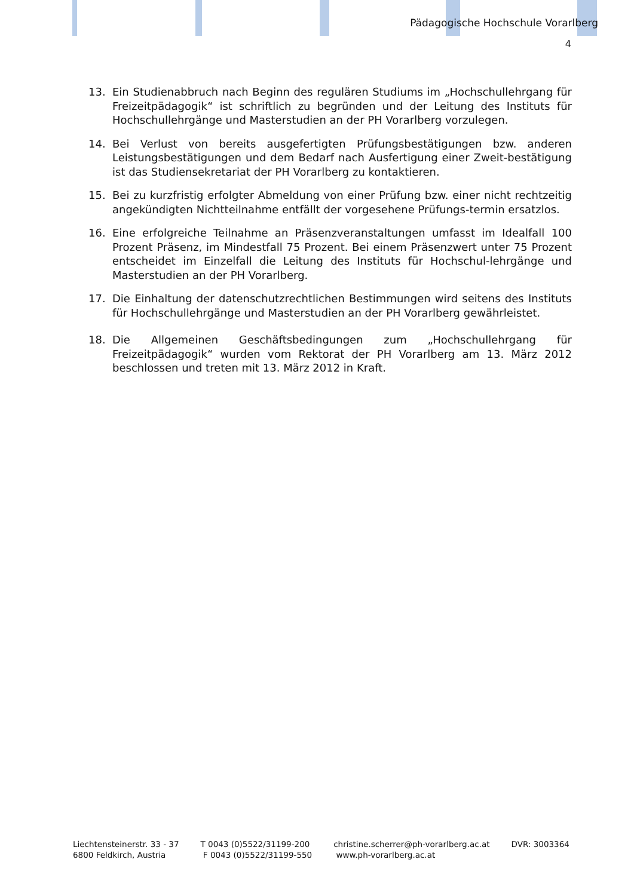Pädagogische Hochschule Vorarlberg
4
13. Ein Studienabbruch nach Beginn des regulären Studiums im „Hochschullehrgang für Freizeitpädagogik“ ist schriftlich zu begründen und der Leitung des Instituts für Hochschullehrgänge und Masterstudien an der PH Vorarlberg vorzulegen.
14. Bei Verlust von bereits ausgefertigten Prüfungsbestätigungen bzw. anderen Leistungsbestätigungen und dem Bedarf nach Ausfertigung einer Zweit-bestätigung ist das Studiensekretariat der PH Vorarlberg zu kontaktieren.
15. Bei zu kurzfristig erfolgter Abmeldung von einer Prüfung bzw. einer nicht rechtzeitig angekündigten Nichtteilnahme entfällt der vorgesehene Prüfungs-termin ersatzlos.
16. Eine erfolgreiche Teilnahme an Präsenzveranstaltungen umfasst im Idealfall 100 Prozent Präsenz, im Mindestfall 75 Prozent. Bei einem Präsenzwert unter 75 Prozent entscheidet im Einzelfall die Leitung des Instituts für Hochschul-lehrgänge und Masterstudien an der PH Vorarlberg.
17. Die Einhaltung der datenschutzrechtlichen Bestimmungen wird seitens des Instituts für Hochschullehrgänge und Masterstudien an der PH Vorarlberg gewährleistet.
18. Die Allgemeinen Geschäftsbedingungen zum „Hochschullehrgang für Freizeitpädagogik“ wurden vom Rektorat der PH Vorarlberg am 13. März 2012 beschlossen und treten mit 13. März 2012 in Kraft.
Liechtensteinerstr. 33 - 37
6800 Feldkirch, Austria
T 0043 (0)5522/31199-200
F 0043 (0)5522/31199-550
christine.scherrer@ph-vorarlberg.ac.at
www.ph-vorarlberg.ac.at
DVR: 3003364